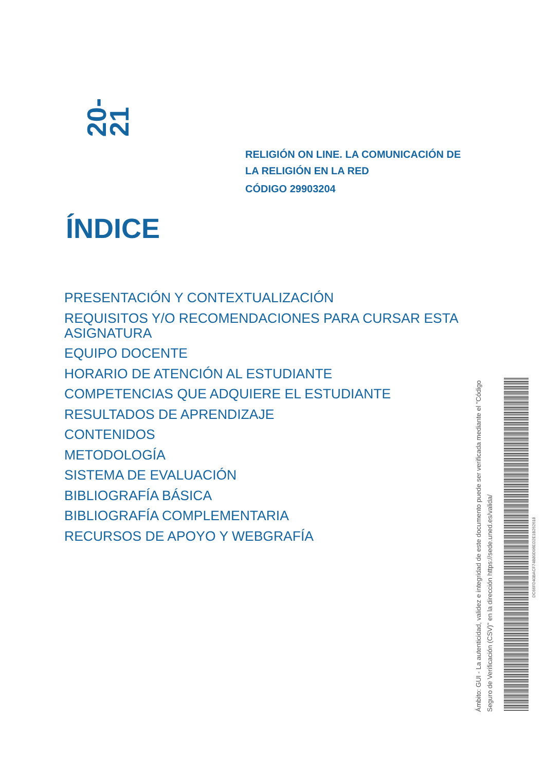20-21
RELIGIÓN ON LINE. LA COMUNICACIÓN DE
LA RELIGIÓN EN LA RED
CÓDIGO 29903204
ÍNDICE
PRESENTACIÓN Y CONTEXTUALIZACIÓN
REQUISITOS Y/O RECOMENDACIONES PARA CURSAR ESTA ASIGNATURA
EQUIPO DOCENTE
HORARIO DE ATENCIÓN AL ESTUDIANTE
COMPETENCIAS QUE ADQUIERE EL ESTUDIANTE
RESULTADOS DE APRENDIZAJE
CONTENIDOS
METODOLOGÍA
SISTEMA DE EVALUACIÓN
BIBLIOGRAFÍA BÁSICA
BIBLIOGRAFÍA COMPLEMENTARIA
RECURSOS DE APOYO Y WEBGRAFÍA
Ámbito: GUI - La autenticidad, validez e integridad de este documento puede ser verificada mediante el "Código Seguro de Verificación (CSV)" en la dirección https://sede.uned.es/valida/
DC66FD40BACF74B80D06ED2E1B262618